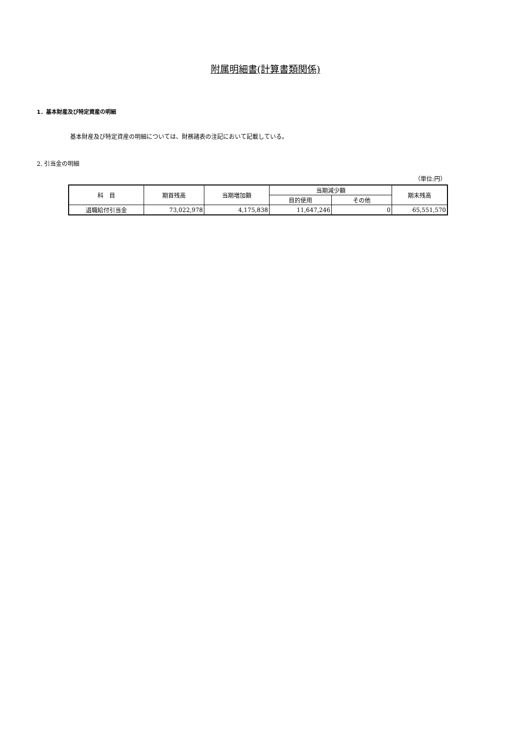附属明細書(計算書類関係)
1．基本財産及び特定資産の明細
基本財産及び特定資産の明細については、財務諸表の注記において記載している。
2. 引当金の明細
（単位:円）
| 科 目 | 期首残高 | 当期増加額 | 当期減少額 | | 期末残高 |
| --- | --- | --- | --- | --- | --- |
| | | | 目的使用 | その他 | |
| 退職給付引当金 | 73,022,978 | 4,175,838 | 11,647,246 | 0 | 65,551,570 |